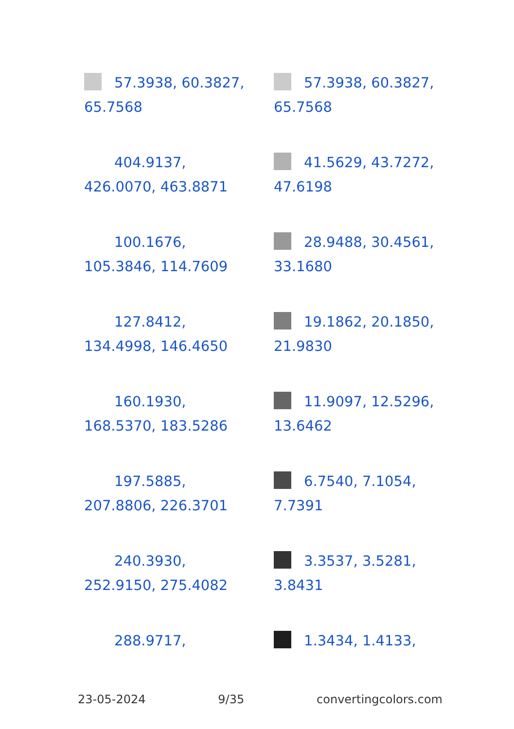57.3938, 60.3827,
65.7568
57.3938, 60.3827,
65.7568
404.9137,
426.0070, 463.8871
41.5629, 43.7272,
47.6198
100.1676,
105.3846, 114.7609
28.9488, 30.4561,
33.1680
127.8412,
134.4998, 146.4650
19.1862, 20.1850,
21.9830
160.1930,
168.5370, 183.5286
11.9097, 12.5296,
13.6462
197.5885,
207.8806, 226.3701
6.7540, 7.1054,
7.7391
240.3930,
252.9150, 275.4082
3.3537, 3.5281,
3.8431
288.9717,
1.3434, 1.4133,
23-05-2024 9/35 convertingcolors.com